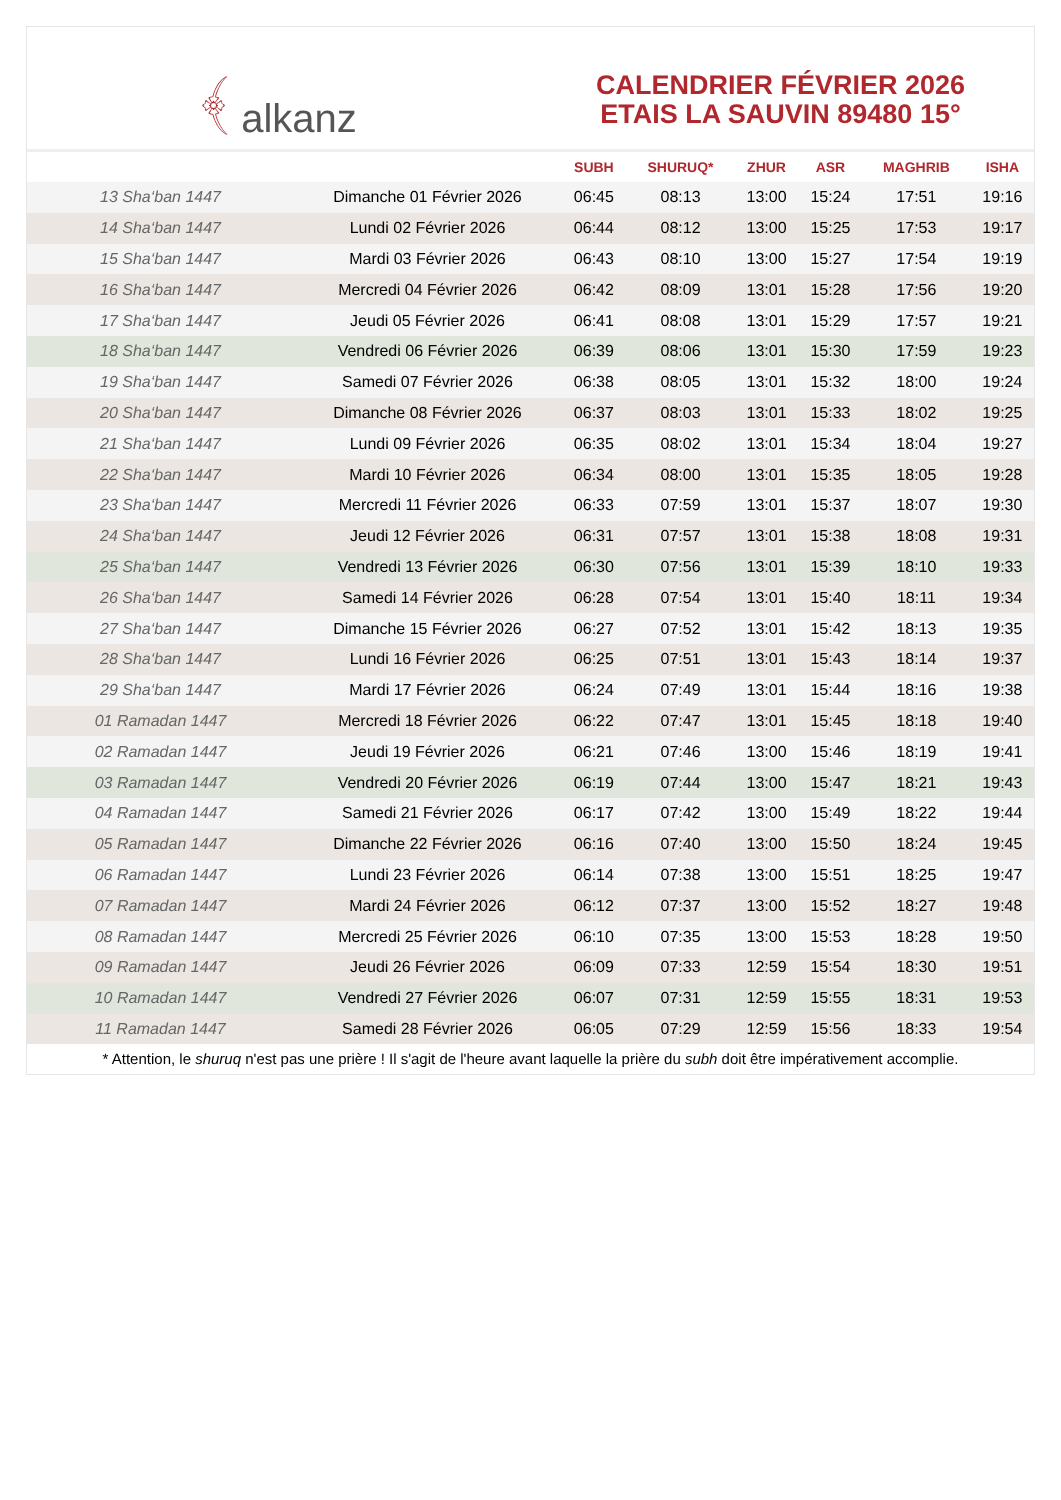﴾ alkanz
CALENDRIER FÉVRIER 2026
ETAIS LA SAUVIN 89480 15°
| | | SUBH | SHURUQ* | ZHUR | ASR | MAGHRIB | ISHA |
| --- | --- | --- | --- | --- | --- | --- | --- |
| 13 Sha‘ban 1447 | Dimanche 01 Février 2026 | 06:45 | 08:13 | 13:00 | 15:24 | 17:51 | 19:16 |
| 14 Sha‘ban 1447 | Lundi 02 Février 2026 | 06:44 | 08:12 | 13:00 | 15:25 | 17:53 | 19:17 |
| 15 Sha‘ban 1447 | Mardi 03 Février 2026 | 06:43 | 08:10 | 13:00 | 15:27 | 17:54 | 19:19 |
| 16 Sha‘ban 1447 | Mercredi 04 Février 2026 | 06:42 | 08:09 | 13:01 | 15:28 | 17:56 | 19:20 |
| 17 Sha‘ban 1447 | Jeudi 05 Février 2026 | 06:41 | 08:08 | 13:01 | 15:29 | 17:57 | 19:21 |
| 18 Sha‘ban 1447 | Vendredi 06 Février 2026 | 06:39 | 08:06 | 13:01 | 15:30 | 17:59 | 19:23 |
| 19 Sha‘ban 1447 | Samedi 07 Février 2026 | 06:38 | 08:05 | 13:01 | 15:32 | 18:00 | 19:24 |
| 20 Sha‘ban 1447 | Dimanche 08 Février 2026 | 06:37 | 08:03 | 13:01 | 15:33 | 18:02 | 19:25 |
| 21 Sha‘ban 1447 | Lundi 09 Février 2026 | 06:35 | 08:02 | 13:01 | 15:34 | 18:04 | 19:27 |
| 22 Sha‘ban 1447 | Mardi 10 Février 2026 | 06:34 | 08:00 | 13:01 | 15:35 | 18:05 | 19:28 |
| 23 Sha‘ban 1447 | Mercredi 11 Février 2026 | 06:33 | 07:59 | 13:01 | 15:37 | 18:07 | 19:30 |
| 24 Sha‘ban 1447 | Jeudi 12 Février 2026 | 06:31 | 07:57 | 13:01 | 15:38 | 18:08 | 19:31 |
| 25 Sha‘ban 1447 | Vendredi 13 Février 2026 | 06:30 | 07:56 | 13:01 | 15:39 | 18:10 | 19:33 |
| 26 Sha‘ban 1447 | Samedi 14 Février 2026 | 06:28 | 07:54 | 13:01 | 15:40 | 18:11 | 19:34 |
| 27 Sha‘ban 1447 | Dimanche 15 Février 2026 | 06:27 | 07:52 | 13:01 | 15:42 | 18:13 | 19:35 |
| 28 Sha‘ban 1447 | Lundi 16 Février 2026 | 06:25 | 07:51 | 13:01 | 15:43 | 18:14 | 19:37 |
| 29 Sha‘ban 1447 | Mardi 17 Février 2026 | 06:24 | 07:49 | 13:01 | 15:44 | 18:16 | 19:38 |
| 01 Ramadan 1447 | Mercredi 18 Février 2026 | 06:22 | 07:47 | 13:01 | 15:45 | 18:18 | 19:40 |
| 02 Ramadan 1447 | Jeudi 19 Février 2026 | 06:21 | 07:46 | 13:00 | 15:46 | 18:19 | 19:41 |
| 03 Ramadan 1447 | Vendredi 20 Février 2026 | 06:19 | 07:44 | 13:00 | 15:47 | 18:21 | 19:43 |
| 04 Ramadan 1447 | Samedi 21 Février 2026 | 06:17 | 07:42 | 13:00 | 15:49 | 18:22 | 19:44 |
| 05 Ramadan 1447 | Dimanche 22 Février 2026 | 06:16 | 07:40 | 13:00 | 15:50 | 18:24 | 19:45 |
| 06 Ramadan 1447 | Lundi 23 Février 2026 | 06:14 | 07:38 | 13:00 | 15:51 | 18:25 | 19:47 |
| 07 Ramadan 1447 | Mardi 24 Février 2026 | 06:12 | 07:37 | 13:00 | 15:52 | 18:27 | 19:48 |
| 08 Ramadan 1447 | Mercredi 25 Février 2026 | 06:10 | 07:35 | 13:00 | 15:53 | 18:28 | 19:50 |
| 09 Ramadan 1447 | Jeudi 26 Février 2026 | 06:09 | 07:33 | 12:59 | 15:54 | 18:30 | 19:51 |
| 10 Ramadan 1447 | Vendredi 27 Février 2026 | 06:07 | 07:31 | 12:59 | 15:55 | 18:31 | 19:53 |
| 11 Ramadan 1447 | Samedi 28 Février 2026 | 06:05 | 07:29 | 12:59 | 15:56 | 18:33 | 19:54 |
* Attention, le shuruq n'est pas une prière ! Il s'agit de l'heure avant laquelle la prière du subh doit être impérativement accomplie.